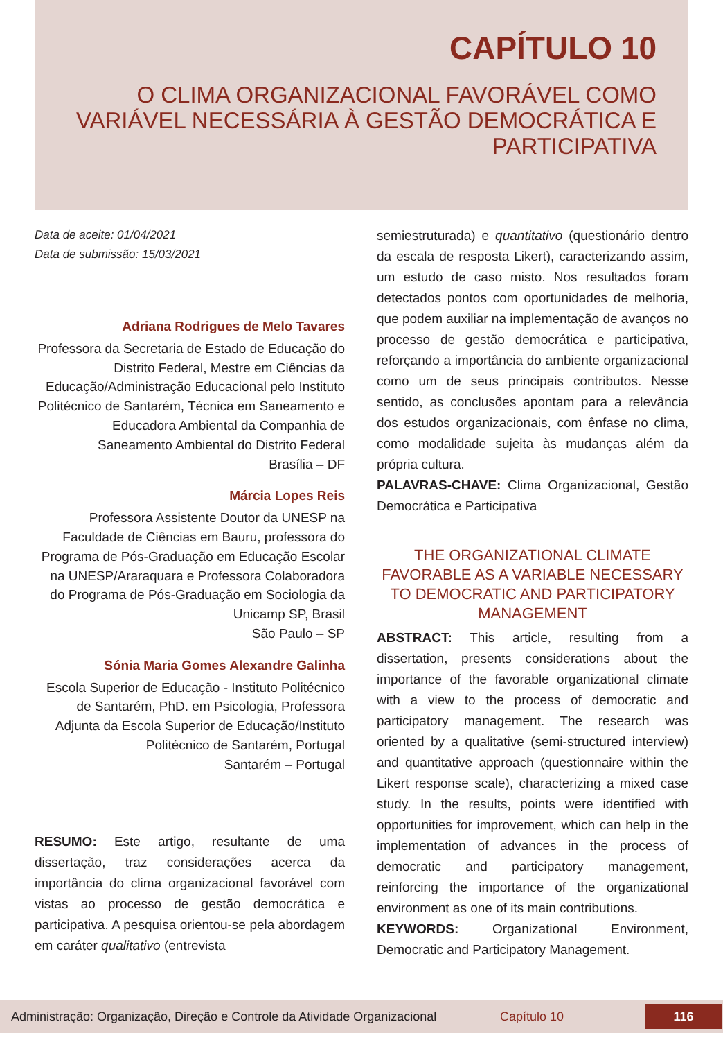CAPÍTULO 10
O CLIMA ORGANIZACIONAL FAVORÁVEL COMO VARIÁVEL NECESSÁRIA À GESTÃO DEMOCRÁTICA E PARTICIPATIVA
Data de aceite: 01/04/2021
Data de submissão: 15/03/2021
Adriana Rodrigues de Melo Tavares
Professora da Secretaria de Estado de Educação do Distrito Federal, Mestre em Ciências da Educação/Administração Educacional pelo Instituto Politécnico de Santarém, Técnica em Saneamento e Educadora Ambiental da Companhia de Saneamento Ambiental do Distrito Federal
Brasília – DF
Márcia Lopes Reis
Professora Assistente Doutor da UNESP na Faculdade de Ciências em Bauru, professora do Programa de Pós-Graduação em Educação Escolar na UNESP/Araraquara e Professora Colaboradora do Programa de Pós-Graduação em Sociologia da Unicamp SP, Brasil
São Paulo – SP
Sónia Maria Gomes Alexandre Galinha
Escola Superior de Educação - Instituto Politécnico de Santarém, PhD. em Psicologia, Professora Adjunta da Escola Superior de Educação/Instituto Politécnico de Santarém, Portugal
Santarém – Portugal
RESUMO: Este artigo, resultante de uma dissertação, traz considerações acerca da importância do clima organizacional favorável com vistas ao processo de gestão democrática e participativa. A pesquisa orientou-se pela abordagem em caráter qualitativo (entrevista
semiestruturada) e quantitativo (questionário dentro da escala de resposta Likert), caracterizando assim, um estudo de caso misto. Nos resultados foram detectados pontos com oportunidades de melhoria, que podem auxiliar na implementação de avanços no processo de gestão democrática e participativa, reforçando a importância do ambiente organizacional como um de seus principais contributos. Nesse sentido, as conclusões apontam para a relevância dos estudos organizacionais, com ênfase no clima, como modalidade sujeita às mudanças além da própria cultura.
PALAVRAS-CHAVE: Clima Organizacional, Gestão Democrática e Participativa
THE ORGANIZATIONAL CLIMATE FAVORABLE AS A VARIABLE NECESSARY TO DEMOCRATIC AND PARTICIPATORY MANAGEMENT
ABSTRACT: This article, resulting from a dissertation, presents considerations about the importance of the favorable organizational climate with a view to the process of democratic and participatory management. The research was oriented by a qualitative (semi-structured interview) and quantitative approach (questionnaire within the Likert response scale), characterizing a mixed case study. In the results, points were identified with opportunities for improvement, which can help in the implementation of advances in the process of democratic and participatory management, reinforcing the importance of the organizational environment as one of its main contributions.
KEYWORDS: Organizational Environment, Democratic and Participatory Management.
Administração: Organização, Direção e Controle da Atividade Organizacional Capítulo 10 116